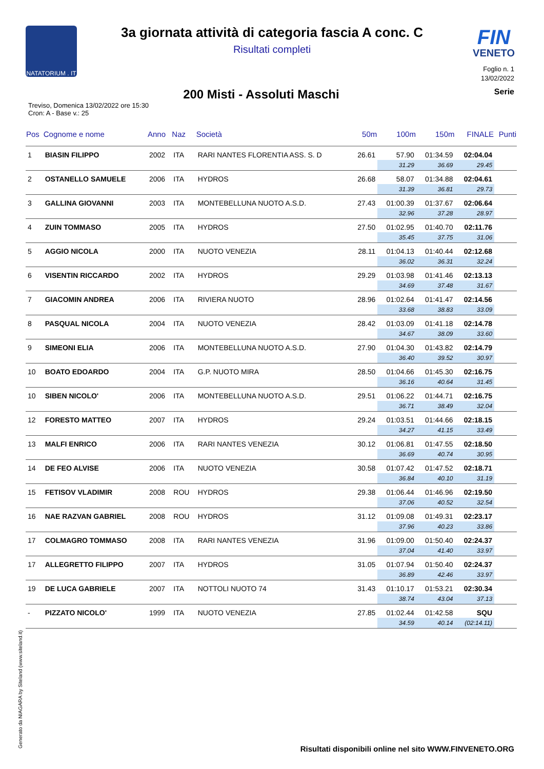NATATORIUM . IT
FIN
VENETO
3a giornata attività di categoria fascia A conc. C
Risultati completi
Foglio n. 1
13/02/2022
200 Misti - Assoluti Maschi
Serie
Treviso, Domenica 13/02/2022 ore 15:30
Cron: A - Base v.: 25
| Pos | Cognome e nome | Anno | Naz | Società | 50m | 100m | 150m | FINALE | Punti |
| --- | --- | --- | --- | --- | --- | --- | --- | --- | --- |
| 1 | BIASIN FILIPPO | 2002 | ITA | RARI NANTES FLORENTIA ASS. S. D | 26.61 | 57.90 | 01:34.59 | 02:04.04 | |
| | | | | | | 31.29 | 36.69 | 29.45 | |
| 2 | OSTANELLO SAMUELE | 2006 | ITA | HYDROS | 26.68 | 58.07 | 01:34.88 | 02:04.61 | |
| | | | | | | 31.39 | 36.81 | 29.73 | |
| 3 | GALLINA GIOVANNI | 2003 | ITA | MONTEBELLUNA NUOTO A.S.D. | 27.43 | 01:00.39 | 01:37.67 | 02:06.64 | |
| | | | | | | 32.96 | 37.28 | 28.97 | |
| 4 | ZUIN TOMMASO | 2005 | ITA | HYDROS | 27.50 | 01:02.95 | 01:40.70 | 02:11.76 | |
| | | | | | | 35.45 | 37.75 | 31.06 | |
| 5 | AGGIO NICOLA | 2000 | ITA | NUOTO VENEZIA | 28.11 | 01:04.13 | 01:40.44 | 02:12.68 | |
| | | | | | | 36.02 | 36.31 | 32.24 | |
| 6 | VISENTIN RICCARDO | 2002 | ITA | HYDROS | 29.29 | 01:03.98 | 01:41.46 | 02:13.13 | |
| | | | | | | 34.69 | 37.48 | 31.67 | |
| 7 | GIACOMIN ANDREA | 2006 | ITA | RIVIERA NUOTO | 28.96 | 01:02.64 | 01:41.47 | 02:14.56 | |
| | | | | | | 33.68 | 38.83 | 33.09 | |
| 8 | PASQUAL NICOLA | 2004 | ITA | NUOTO VENEZIA | 28.42 | 01:03.09 | 01:41.18 | 02:14.78 | |
| | | | | | | 34.67 | 38.09 | 33.60 | |
| 9 | SIMEONI ELIA | 2006 | ITA | MONTEBELLUNA NUOTO A.S.D. | 27.90 | 01:04.30 | 01:43.82 | 02:14.79 | |
| | | | | | | 36.40 | 39.52 | 30.97 | |
| 10 | BOATO EDOARDO | 2004 | ITA | G.P. NUOTO MIRA | 28.50 | 01:04.66 | 01:45.30 | 02:16.75 | |
| | | | | | | 36.16 | 40.64 | 31.45 | |
| 10 | SIBEN NICOLO' | 2006 | ITA | MONTEBELLUNA NUOTO A.S.D. | 29.51 | 01:06.22 | 01:44.71 | 02:16.75 | |
| | | | | | | 36.71 | 38.49 | 32.04 | |
| 12 | FORESTO MATTEO | 2007 | ITA | HYDROS | 29.24 | 01:03.51 | 01:44.66 | 02:18.15 | |
| | | | | | | 34.27 | 41.15 | 33.49 | |
| 13 | MALFI ENRICO | 2006 | ITA | RARI NANTES VENEZIA | 30.12 | 01:06.81 | 01:47.55 | 02:18.50 | |
| | | | | | | 36.69 | 40.74 | 30.95 | |
| 14 | DE FEO ALVISE | 2006 | ITA | NUOTO VENEZIA | 30.58 | 01:07.42 | 01:47.52 | 02:18.71 | |
| | | | | | | 36.84 | 40.10 | 31.19 | |
| 15 | FETISOV VLADIMIR | 2008 | ROU | HYDROS | 29.38 | 01:06.44 | 01:46.96 | 02:19.50 | |
| | | | | | | 37.06 | 40.52 | 32.54 | |
| 16 | NAE RAZVAN GABRIEL | 2008 | ROU | HYDROS | 31.12 | 01:09.08 | 01:49.31 | 02:23.17 | |
| | | | | | | 37.96 | 40.23 | 33.86 | |
| 17 | COLMAGRO TOMMASO | 2008 | ITA | RARI NANTES VENEZIA | 31.96 | 01:09.00 | 01:50.40 | 02:24.37 | |
| | | | | | | 37.04 | 41.40 | 33.97 | |
| 17 | ALLEGRETTO FILIPPO | 2007 | ITA | HYDROS | 31.05 | 01:07.94 | 01:50.40 | 02:24.37 | |
| | | | | | | 36.89 | 42.46 | 33.97 | |
| 19 | DE LUCA GABRIELE | 2007 | ITA | NOTTOLI NUOTO 74 | 31.43 | 01:10.17 | 01:53.21 | 02:30.34 | |
| | | | | | | 38.74 | 43.04 | 37.13 | |
| - | PIZZATO NICOLO' | 1999 | ITA | NUOTO VENEZIA | 27.85 | 01:02.44 | 01:42.58 | SQU | |
| | | | | | | 34.59 | 40.14 | (02:14.11) | |
Generato da NIAGARA by Siteland (www.siteland.it)
Risultati disponibili online nel sito WWW.FINVENETO.ORG